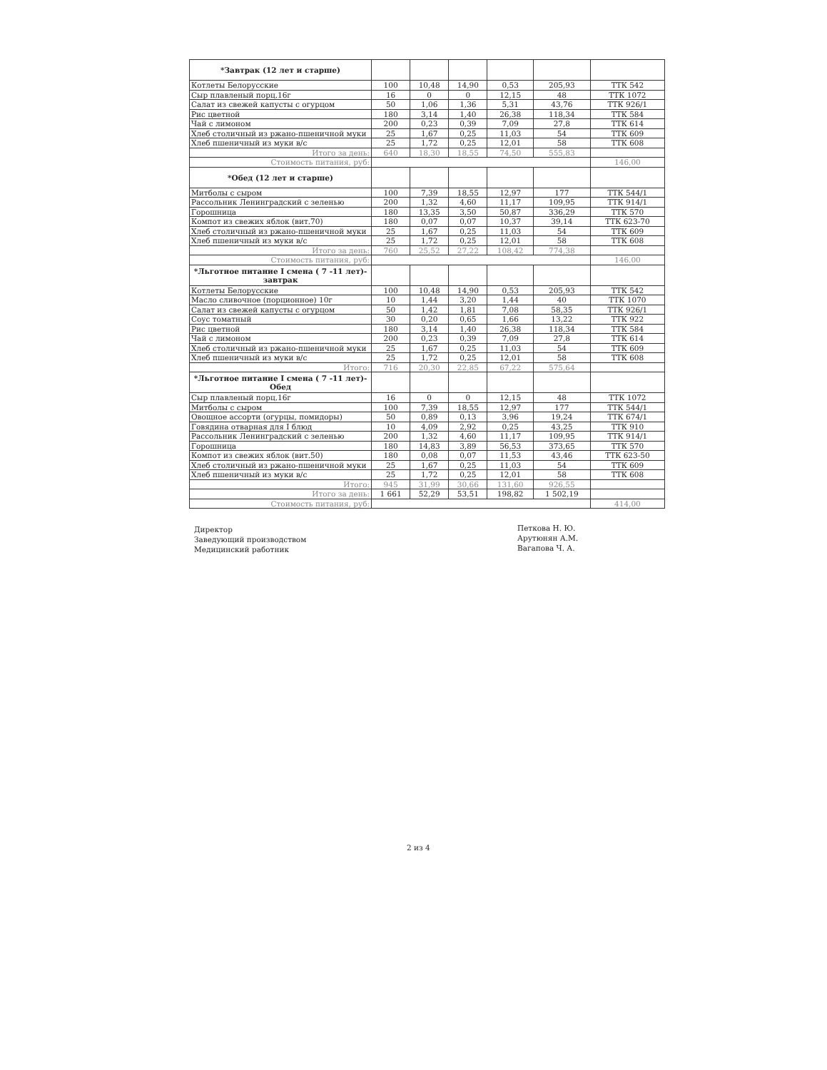| *Завтрак (12 лет и старше) | | | | | | |
| Котлеты Белорусские | 100 | 10,48 | 14,90 | 0,53 | 205,93 | ТТК 542 |
| Сыр плавленый порц.16г | 16 | 0 | 0 | 12,15 | 48 | ТТК 1072 |
| Салат из свежей капусты с огурцом | 50 | 1,06 | 1,36 | 5,31 | 43,76 | ТТК 926/1 |
| Рис цветной | 180 | 3,14 | 1,40 | 26,38 | 118,34 | ТТК 584 |
| Чай с лимоном | 200 | 0,23 | 0,39 | 7,09 | 27,8 | ТТК 614 |
| Хлеб столичный из ржано-пшеничной муки | 25 | 1,67 | 0,25 | 11,03 | 54 | ТТК 609 |
| Хлеб пшеничный из муки в/с | 25 | 1,72 | 0,25 | 12,01 | 58 | ТТК 608 |
| Итого за день: | 640 | 18,30 | 18,55 | 74,50 | 555,83 | |
| Стоимость питания, руб: | | | | | | 146,00 |
| *Обед (12 лет и старше) | | | | | | |
| Митболы с сыром | 100 | 7,39 | 18,55 | 12,97 | 177 | ТТК 544/1 |
| Рассольник Ленинградский с зеленью | 200 | 1,32 | 4,60 | 11,17 | 109,95 | ТТК 914/1 |
| Горошница | 180 | 13,35 | 3,50 | 50,87 | 336,29 | ТТК 570 |
| Компот из свежих яблок (вит.70) | 180 | 0,07 | 0,07 | 10,37 | 39,14 | ТТК 623-70 |
| Хлеб столичный из ржано-пшеничной муки | 25 | 1,67 | 0,25 | 11,03 | 54 | ТТК 609 |
| Хлеб пшеничный из муки в/с | 25 | 1,72 | 0,25 | 12,01 | 58 | ТТК 608 |
| Итого за день: | 760 | 25,52 | 27,22 | 108,42 | 774,38 | |
| Стоимость питания, руб: | | | | | | 146,00 |
| *Льготное питание I смена ( 7 -11 лет)-завтрак | | | | | | |
| Котлеты Белорусские | 100 | 10,48 | 14,90 | 0,53 | 205,93 | ТТК 542 |
| Масло сливочное (порционное) 10г | 10 | 1,44 | 3,20 | 1,44 | 40 | ТТК 1070 |
| Салат из свежей капусты с огурцом | 50 | 1,42 | 1,81 | 7,08 | 58,35 | ТТК 926/1 |
| Соус томатный | 30 | 0,20 | 0,65 | 1,66 | 13,22 | ТТК 922 |
| Рис цветной | 180 | 3,14 | 1,40 | 26,38 | 118,34 | ТТК 584 |
| Чай с лимоном | 200 | 0,23 | 0,39 | 7,09 | 27,8 | ТТК 614 |
| Хлеб столичный из ржано-пшеничной муки | 25 | 1,67 | 0,25 | 11,03 | 54 | ТТК 609 |
| Хлеб пшеничный из муки в/с | 25 | 1,72 | 0,25 | 12,01 | 58 | ТТК 608 |
| Итого: | 716 | 20,30 | 22,85 | 67,22 | 575,64 | |
| *Льготное питание I смена ( 7 -11 лет)-Обед | | | | | | |
| Сыр плавленый порц.16г | 16 | 0 | 0 | 12,15 | 48 | ТТК 1072 |
| Митболы с сыром | 100 | 7,39 | 18,55 | 12,97 | 177 | ТТК 544/1 |
| Овощное ассорти (огурцы, помидоры) | 50 | 0,89 | 0,13 | 3,96 | 19,24 | ТТК 674/1 |
| Говядина отварная для I блюд | 10 | 4,09 | 2,92 | 0,25 | 43,25 | ТТК 910 |
| Рассольник Ленинградский с зеленью | 200 | 1,32 | 4,60 | 11,17 | 109,95 | ТТК 914/1 |
| Горошница | 180 | 14,83 | 3,89 | 56,53 | 373,65 | ТТК 570 |
| Компот из свежих яблок (вит.50) | 180 | 0,08 | 0,07 | 11,53 | 43,46 | ТТК 623-50 |
| Хлеб столичный из ржано-пшеничной муки | 25 | 1,67 | 0,25 | 11,03 | 54 | ТТК 609 |
| Хлеб пшеничный из муки в/с | 25 | 1,72 | 0,25 | 12,01 | 58 | ТТК 608 |
| Итого: | 945 | 31,99 | 30,66 | 131,60 | 926,55 | |
| Итого за день: | 1 661 | 52,29 | 53,51 | 198,82 | 1 502,19 | |
| Стоимость питания, руб: | | | | | | 414,00 |
Директор
Заведующий производством
Медицинский работник
Петкова Н. Ю.
Арутюнян А.М.
Вагапова Ч. А.
2 из 4